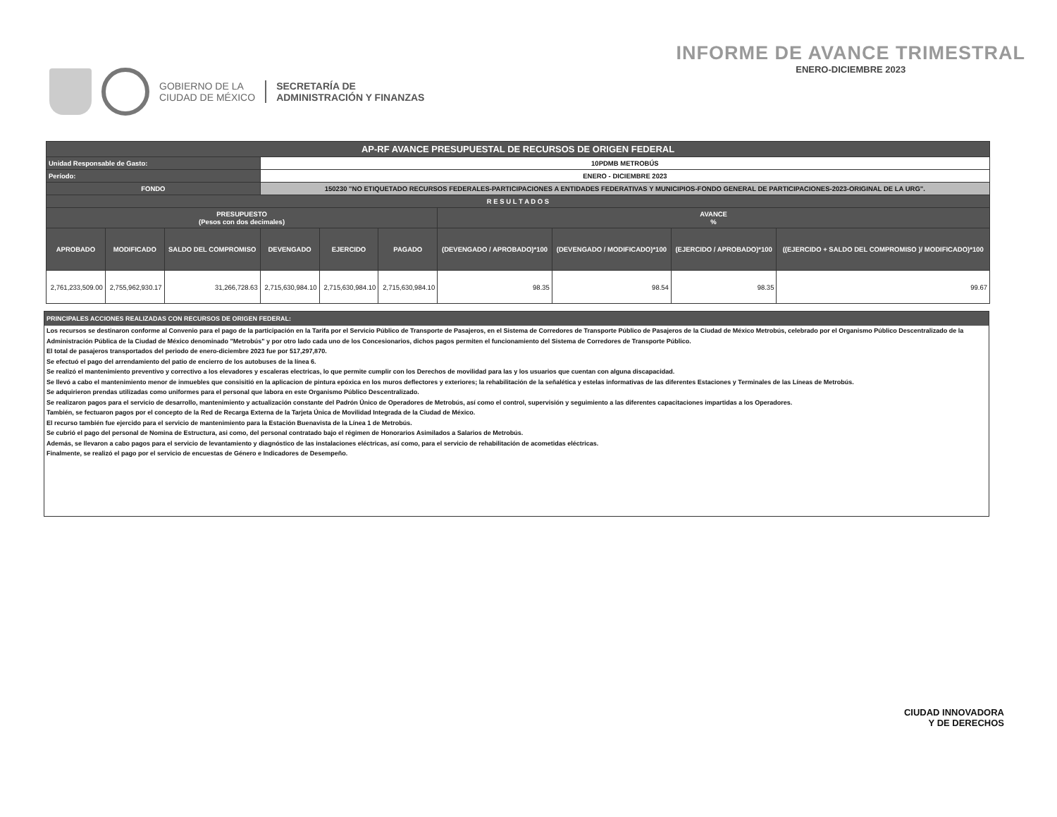GOBIERNO DE LA
CIUDAD DE MÉXICO
SECRETARÍA DE
ADMINISTRACIÓN Y FINANZAS
INFORME DE AVANCE TRIMESTRAL
ENERO-DICIEMBRE 2023
| AP-RF AVANCE PRESUPUESTAL DE RECURSOS DE ORIGEN FEDERAL | | | | | | | | | |
| --- | --- | --- | --- | --- | --- | --- | --- | --- | --- |
| Unidad Responsable de Gasto: | | | 10PDMB METROBÚS | | | | | | |
| Período: | | | ENERO - DICIEMBRE 2023 | | | | | | |
| FONDO | | | 150230 "NO ETIQUETADO RECURSOS FEDERALES-PARTICIPACIONES A ENTIDADES FEDERATIVAS Y MUNICIPIOS-FONDO GENERAL DE PARTICIPACIONES-2023-ORIGINAL DE LA URG". | | | | | | |
| R E S U L T A D O S | | | | | | | | | |
| PRESUPUESTO (Pesos con dos decimales) | | | | | | AVANCE % | | | |
| APROBADO | MODIFICADO | SALDO DEL COMPROMISO | DEVENGADO | EJERCIDO | PAGADO | (DEVENGADO / APROBADO)*100 | (DEVENGADO / MODIFICADO)*100 | (EJERCIDO / APROBADO)*100 | ((EJERCIDO + SALDO DEL COMPROMISO )/ MODIFICADO)*100 |
| 2,761,233,509.00 | 2,755,962,930.17 | 31,266,728.63 | 2,715,630,984.10 | 2,715,630,984.10 | 2,715,630,984.10 | 98.35 | 98.54 | 98.35 | 99.67 |
PRINCIPALES ACCIONES REALIZADAS CON RECURSOS DE ORIGEN FEDERAL:
Los recursos se destinaron conforme al Convenio para el pago de la participación en la Tarifa por el Servicio Público de Transporte de Pasajeros, en el Sistema de Corredores de Transporte Público de Pasajeros de la Ciudad de México Metrobús, celebrado por el Organismo Público Descentralizado de la Administración Pública de la Ciudad de México denominado "Metrobús" y por otro lado cada uno de los Concesionarios, dichos pagos permiten el funcionamiento del Sistema de Corredores de Transporte Público.
El total de pasajeros transportados del periodo de enero-diciembre 2023 fue por 517,297,870.
Se efectuó el pago del arrendamiento del patio de encierro de los autobuses de la línea 6.
Se realizó el mantenimiento preventivo y correctivo a los elevadores y escaleras electricas, lo que permite cumplir con los Derechos de movilidad para las y los usuarios que cuentan con alguna discapacidad.
Se llevó a cabo el mantenimiento menor de inmuebles que consisitió en la aplicacion de pintura epóxica en los muros deflectores y exteriores; la rehabilitación de la señalética y estelas informativas de las diferentes Estaciones y Terminales de las Líneas de Metrobús.
Se adquirieron prendas utilizadas como uniformes para el personal que labora en este Organismo Público Descentralizado.
Se realizaron pagos para el servicio de desarrollo, mantenimiento y actualización constante del Padrón Único de Operadores de Metrobús, así como el control, supervisión y seguimiento a las diferentes capacitaciones impartidas a los Operadores.
También, se fectuaron pagos por el concepto de la Red de Recarga Externa de la Tarjeta Única de Movilidad Integrada de la Ciudad de México.
El recurso también fue ejercido para el servicio de mantenimiento para la Estación Buenavista de la Línea 1 de Metrobús.
Se cubrió el pago del personal de Nomina de Estructura, asi como, del personal contratado bajo el régimen de Honorarios Asimilados a Salarios de Metrobús.
Además, se llevaron a cabo pagos para el servicio de levantamiento y diagnóstico de las instalaciones eléctricas, así como, para el servicio de rehabilitación de acometidas eléctricas.
Finalmente, se realizó el pago por el servicio de encuestas de Género e Indicadores de Desempeño.
CIUDAD INNOVADORA
Y DE DERECHOS